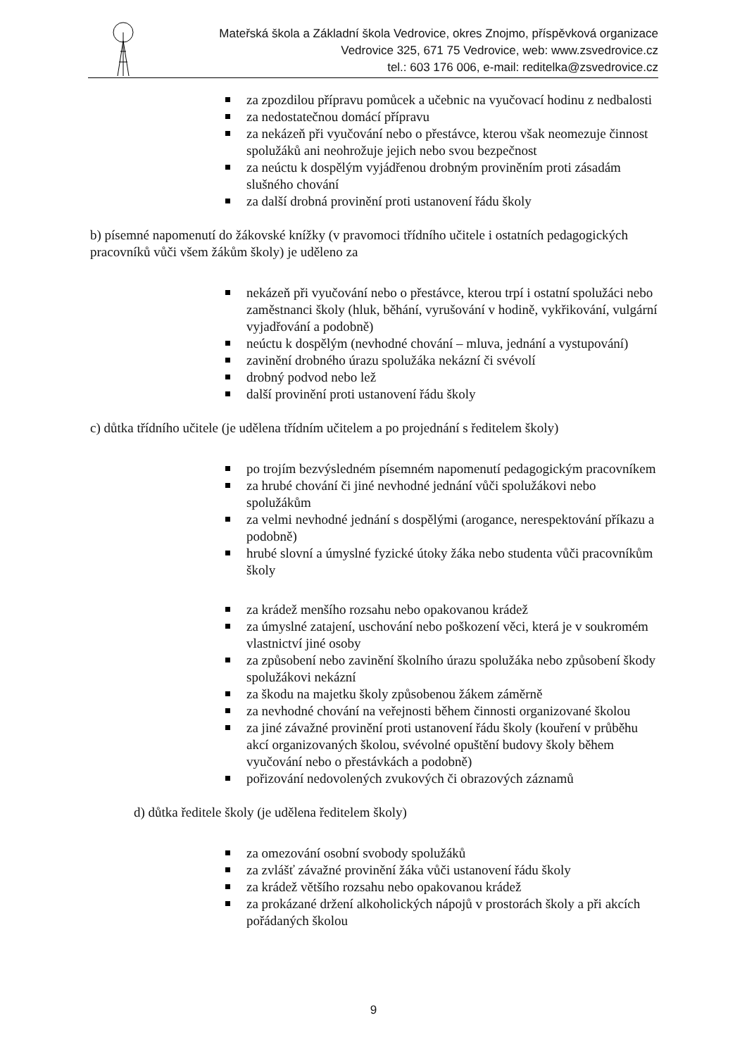Mateřská škola a Základní škola Vedrovice, okres Znojmo, příspěvková organizace
Vedrovice 325, 671 75 Vedrovice, web: www.zsvedrovice.cz
tel.: 603 176 006, e-mail: reditelka@zsvedrovice.cz
za zpozdilou přípravu pomůcek a učebnic na vyučovací hodinu z nedbalosti
za nedostatečnou domácí přípravu
za nekázeň při vyučování nebo o přestávce, kterou však neomezuje činnost spolužáků ani neohrožuje jejich nebo svou bezpečnost
za neúctu k dospělým vyjádřenou drobným proviněním proti zásadám slušného chování
za další drobná provinění proti ustanovení řádu školy
b) písemné napomenutí do žákovské knížky (v pravomoci třídního učitele i ostatních pedagogických pracovníků vůči všem žákům školy) je uděleno za
nekázeň při vyučování nebo o přestávce, kterou trpí i ostatní spolužáci nebo zaměstnanci školy (hluk, běhání, vyrušování v hodině, vykřikování, vulgární vyjadřování a podobně)
neúctu k dospělým (nevhodné chování – mluva, jednání a vystupování)
zavinění drobného úrazu spolužáka nekázní či svévolí
drobný podvod nebo lež
další provinění proti ustanovení řádu školy
c) důtka třídního učitele (je udělena třídním učitelem a po projednání s ředitelem školy)
po trojím bezvýsledném písemném napomenutí pedagogickým pracovníkem
za hrubé chování či jiné nevhodné jednání vůči spolužákovi nebo spolužákům
za velmi nevhodné jednání s dospělými (arogance, nerespektování příkazu a podobně)
hrubé slovní a úmyslné fyzické útoky žáka nebo studenta vůči pracovníkům školy
za krádež menšího rozsahu nebo opakovanou krádež
za úmyslné zatajení, uschování nebo poškození věci, která je v soukromém vlastnictví jiné osoby
za způsobení nebo zavinění školního úrazu spolužáka nebo způsobení škody spolužákovi nekázní
za škodu na majetku školy způsobenou žákem záměrně
za nevhodné chování na veřejnosti během činnosti organizované školou
za jiné závažné provinění proti ustanovení řádu školy (kouření v průběhu akcí organizovaných školou, svévolné opuštění budovy školy během vyučování nebo o přestávkách a podobně)
pořizování nedovolených zvukových či obrazových záznamů
d) důtka ředitele školy (je udělena ředitelem školy)
za omezování osobní svobody spolužáků
za zvlášť závažné provinění žáka vůči ustanovení řádu školy
za krádež většího rozsahu nebo opakovanou krádež
za prokázané držení alkoholických nápojů v prostorách školy a při akcích pořádaných školou
9